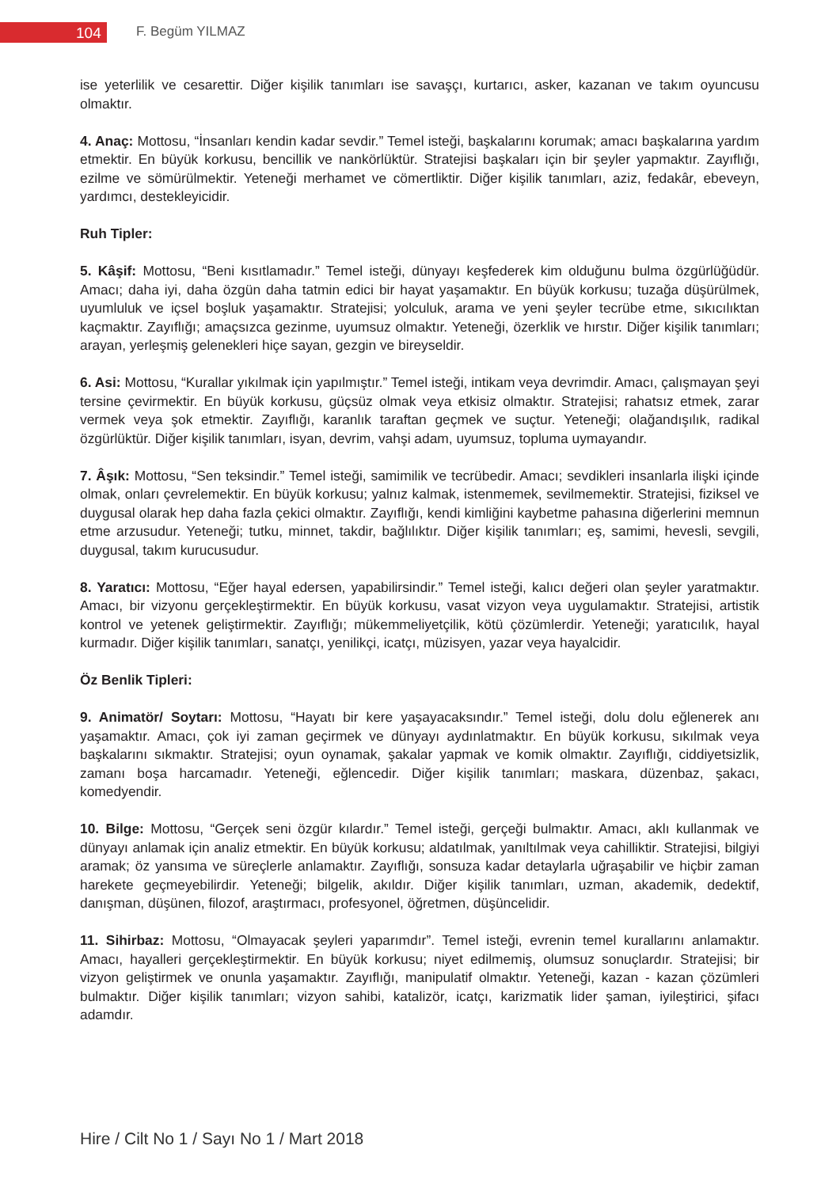104 F. Begüm YILMAZ
ise yeterlilik ve cesarettir. Diğer kişilik tanımları ise savaşçı, kurtarıcı, asker, kazanan ve takım oyuncusu olmaktır.
4. Anaç: Mottosu, “İnsanları kendin kadar sevdir.” Temel isteği, başkalarını korumak; amacı başkalarına yardım etmektir. En büyük korkusu, bencillik ve nankörlüktür. Stratejisi başkaları için bir şeyler yapmaktır. Zayıflığı, ezilme ve sömürülmektir. Yeteneği merhamet ve cömertliktir. Diğer kişilik tanımları, aziz, fedakâr, ebeveyn, yardımcı, destekleyicidir.
Ruh Tipler:
5. Kâşif: Mottosu, “Beni kısıtlamadır.” Temel isteği, dünyayı keşfederek kim olduğunu bulma özgürlüğüdür. Amacı; daha iyi, daha özgün daha tatmin edici bir hayat yaşamaktır. En büyük korkusu; tuzağa düşürülmek, uyumluluk ve içsel boşluk yaşamaktır. Stratejisi; yolculuk, arama ve yeni şeyler tecrübe etme, sıkıcılıktan kaçmaktır. Zayıflığı; amaçsızca gezinme, uyumsuz olmaktır. Yeteneği, özerklik ve hırstır. Diğer kişilik tanımları; arayan, yerleşmiş gelenekleri hiçe sayan, gezgin ve bireyseldir.
6. Asi: Mottosu, “Kurallar yıkılmak için yapılmıştır.” Temel isteği, intikam veya devrimdir. Amacı, çalışmayan şeyi tersine çevirmektir. En büyük korkusu, güçsüz olmak veya etkisiz olmaktır. Stratejisi; rahatsız etmek, zarar vermek veya şok etmektir. Zayıflığı, karanlık taraftan geçmek ve suçtur. Yeteneği; olağandışılık, radikal özgürlüktür. Diğer kişilik tanımları, isyan, devrim, vahşi adam, uyumsuz, topluma uymayandır.
7. Âşık: Mottosu, “Sen teksindir.” Temel isteği, samimilik ve tecrübedir. Amacı; sevdikleri insanlarla ilişki içinde olmak, onları çevrelemektir. En büyük korkusu; yalnız kalmak, istenmemek, sevilmemektir. Stratejisi, fiziksel ve duygusal olarak hep daha fazla çekici olmaktır. Zayıflığı, kendi kimliğini kaybetme pahasına diğerlerini memnun etme arzusudur. Yeteneği; tutku, minnet, takdir, bağlılıktır. Diğer kişilik tanımları; eş, samimi, hevesli, sevgili, duygusal, takım kurucusudur.
8. Yaratıcı: Mottosu, “Eğer hayal edersen, yapabilirsindir.” Temel isteği, kalıcı değeri olan şeyler yaratmaktır. Amacı, bir vizyonu gerçekleştirmektir. En büyük korkusu, vasat vizyon veya uygulamaktır. Stratejisi, artistik kontrol ve yetenek geliştirmektir. Zayıflığı; mükemmeliyetçilik, kötü çözümlerdir. Yeteneği; yaratıcılık, hayal kurmadır. Diğer kişilik tanımları, sanatçı, yenilikçi, icatçı, müzisyen, yazar veya hayalcidir.
Öz Benlik Tipleri:
9. Animatör/ Soytarı: Mottosu, “Hayatı bir kere yaşayacaksındır.” Temel isteği, dolu dolu eğlenerek anı yaşamaktır. Amacı, çok iyi zaman geçirmek ve dünyayı aydınlatmaktır. En büyük korkusu, sıkılmak veya başkalarını sıkmaktır. Stratejisi; oyun oynamak, şakalar yapmak ve komik olmaktır. Zayıflığı, ciddiyetsizlik, zamanı boşa harcamadır. Yeteneği, eğlencedir. Diğer kişilik tanımları; maskara, düzenbaz, şakacı, komedyendir.
10. Bilge: Mottosu, “Gerçek seni özgür kılardır.” Temel isteği, gerçeği bulmaktır. Amacı, aklı kullanmak ve dünyayı anlamak için analiz etmektir. En büyük korkusu; aldatılmak, yanıltılmak veya cahilliktir. Stratejisi, bilgiyi aramak; öz yansıma ve süreçlerle anlamaktır. Zayıflığı, sonsuza kadar detaylarla uğraşabilir ve hiçbir zaman harekete geçmeyebilirdir. Yeteneği; bilgelik, akıldır. Diğer kişilik tanımları, uzman, akademik, dedektif, danışman, düşünen, filozof, araştırmacı, profesyonel, öğretmen, düşüncelidir.
11. Sihirbaz: Mottosu, “Olmayacak şeyleri yaparımdır”. Temel isteği, evrenin temel kurallarını anlamaktır. Amacı, hayalleri gerçekleştirmektir. En büyük korkusu; niyet edilmemiş, olumsuz sonuçlardır. Stratejisi; bir vizyon geliştirmek ve onunla yaşamaktır. Zayıflığı, manipulatif olmaktır. Yeteneği, kazan - kazan çözümleri bulmaktır. Diğer kişilik tanımları; vizyon sahibi, katalizör, icatçı, karizmatik lider şaman, iyileştirici, şifacı adamdır.
Hire / Cilt No 1 / Sayı No 1 / Mart 2018